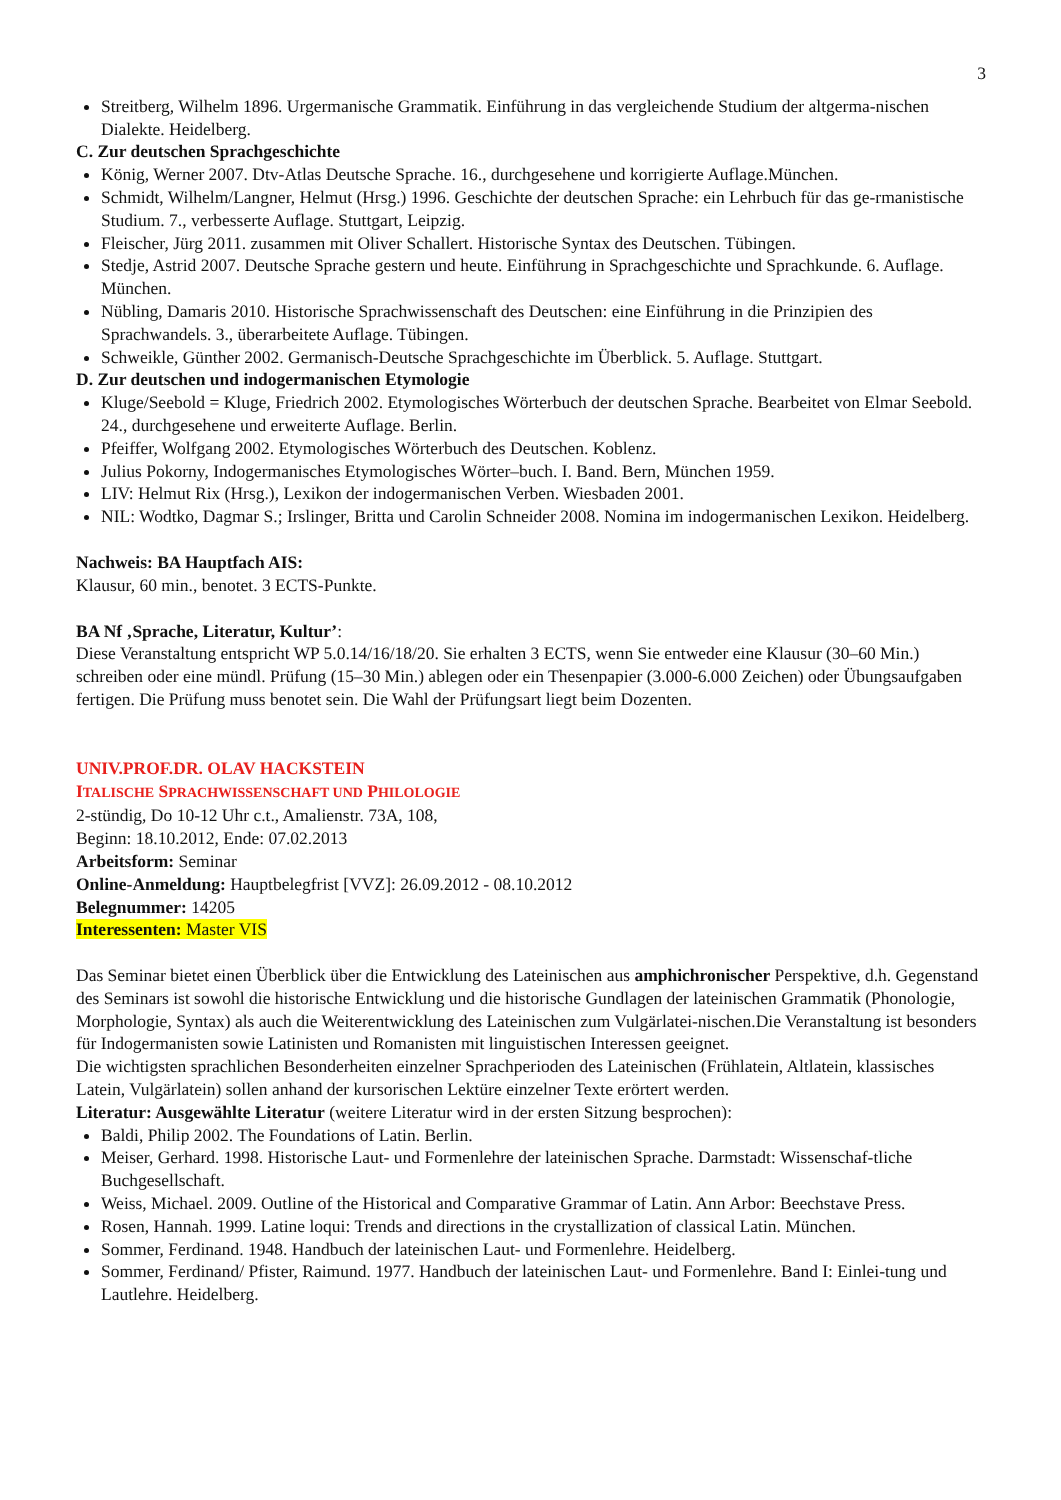3
Streitberg, Wilhelm 1896. Urgermanische Grammatik. Einführung in das vergleichende Studium der altgerma-nischen Dialekte. Heidelberg.
C. Zur deutschen Sprachgeschichte
König, Werner 2007. Dtv-Atlas Deutsche Sprache. 16., durchgesehene und korrigierte Auflage.München.
Schmidt, Wilhelm/Langner, Helmut (Hrsg.) 1996. Geschichte der deutschen Sprache: ein Lehrbuch für das ge-rmanistische Studium. 7., verbesserte Auflage. Stuttgart, Leipzig.
Fleischer, Jürg 2011. zusammen mit Oliver Schallert. Historische Syntax des Deutschen. Tübingen.
Stedje, Astrid 2007. Deutsche Sprache gestern und heute. Einführung in Sprachgeschichte und Sprachkunde. 6. Auflage. München.
Nübling, Damaris 2010. Historische Sprachwissenschaft des Deutschen: eine Einführung in die Prinzipien des Sprachwandels. 3., überarbeitete Auflage. Tübingen.
Schweikle, Günther 2002. Germanisch-Deutsche Sprachgeschichte im Überblick. 5. Auflage. Stuttgart.
D. Zur deutschen und indogermanischen Etymologie
Kluge/Seebold = Kluge, Friedrich 2002. Etymologisches Wörterbuch der deutschen Sprache. Bearbeitet von Elmar Seebold. 24., durchgesehene und erweiterte Auflage. Berlin.
Pfeiffer, Wolfgang 2002. Etymologisches Wörterbuch des Deutschen. Koblenz.
Julius Pokorny, Indogermanisches Etymologisches Wörter–buch. I. Band. Bern, München 1959.
LIV: Helmut Rix (Hrsg.), Lexikon der indogermanischen Verben. Wiesbaden 2001.
NIL: Wodtko, Dagmar S.; Irslinger, Britta und Carolin Schneider 2008. Nomina im indogermanischen Lexikon. Heidelberg.
Nachweis: BA Hauptfach AIS:
Klausur, 60 min., benotet. 3 ECTS-Punkte.
BA Nf ‚Sprache, Literatur, Kultur’:
Diese Veranstaltung entspricht WP 5.0.14/16/18/20. Sie erhalten 3 ECTS, wenn Sie entweder eine Klausur (30–60 Min.) schreiben oder eine mündl. Prüfung (15–30 Min.) ablegen oder ein Thesenpapier (3.000-6.000 Zeichen) oder Übungsaufgaben fertigen. Die Prüfung muss benotet sein. Die Wahl der Prüfungsart liegt beim Dozenten.
UNIV.PROF.DR. OLAV HACKSTEIN
ITALISCHE SPRACHWISSENSCHAFT UND PHILOLOGIE
2-stündig, Do 10-12 Uhr c.t., Amalienstr. 73A, 108,
Beginn: 18.10.2012, Ende: 07.02.2013
Arbeitsform: Seminar
Online-Anmeldung: Hauptbelegfrist [VVZ]: 26.09.2012 - 08.10.2012
Belegnummer: 14205
Interessenten: Master VIS
Das Seminar bietet einen Überblick über die Entwicklung des Lateinischen aus amphichronischer Perspektive, d.h. Gegenstand des Seminars ist sowohl die historische Entwicklung und die historische Gundlagen der lateinischen Grammatik (Phonologie, Morphologie, Syntax) als auch die Weiterentwicklung des Lateinischen zum Vulgärlatei-nischen.Die Veranstaltung ist besonders für Indogermanisten sowie Latinisten und Romanisten mit linguistischen Interessen geeignet.
Die wichtigsten sprachlichen Besonderheiten einzelner Sprachperioden des Lateinischen (Frühlatein, Altlatein, klassisches Latein, Vulgärlatein) sollen anhand der kursorischen Lektüre einzelner Texte erörtert werden.
Literatur: Ausgewählte Literatur (weitere Literatur wird in der ersten Sitzung besprochen):
Baldi, Philip 2002. The Foundations of Latin. Berlin.
Meiser, Gerhard. 1998. Historische Laut- und Formenlehre der lateinischen Sprache. Darmstadt: Wissenschaf-tliche Buchgesellschaft.
Weiss, Michael. 2009. Outline of the Historical and Comparative Grammar of Latin. Ann Arbor: Beechstave Press.
Rosen, Hannah. 1999. Latine loqui: Trends and directions in the crystallization of classical Latin. München.
Sommer, Ferdinand. 1948. Handbuch der lateinischen Laut- und Formenlehre. Heidelberg.
Sommer, Ferdinand/ Pfister, Raimund. 1977. Handbuch der lateinischen Laut- und Formenlehre. Band I: Einlei-tung und Lautlehre. Heidelberg.